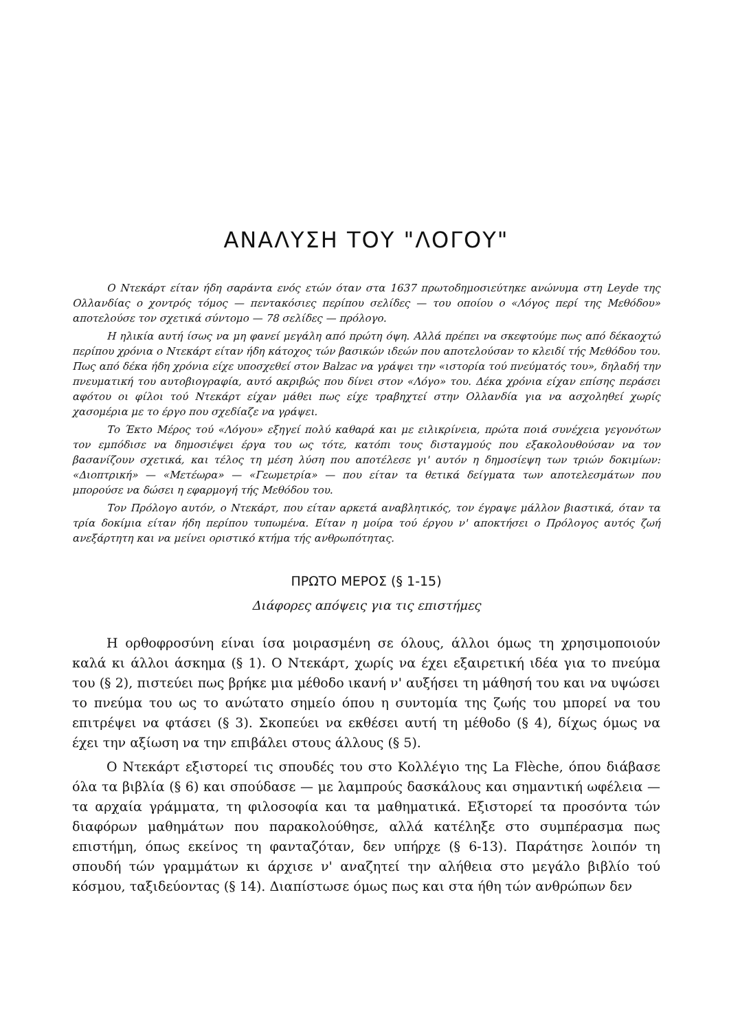ΑΝΑΛΥΣΗ ΤΟΥ "ΛΟΓΟΥ"
Ο Ντεκάρτ είταν ήδη σαράντα ενός ετών όταν στα 1637 πρωτοδημοσιεύτηκε ανώνυμα στη Leyde της Ολλανδίας ο χοντρός τόμος — πεντακόσιες περίπου σελίδες — του οποίου ο «Λόγος περί της Μεθόδου» αποτελούσε τον σχετικά σύντομο — 78 σελίδες — πρόλογο.
Η ηλικία αυτή ίσως να μη φανεί μεγάλη από πρώτη όψη. Αλλά πρέπει να σκεφτούμε πως από δέκαοχτώ περίπου χρόνια ο Ντεκάρτ είταν ήδη κάτοχος τών βασικών ιδεών που αποτελούσαν το κλειδί τής Μεθόδου του. Πως από δέκα ήδη χρόνια είχε υποσχεθεί στον Balzac να γράψει την «ιστορία τού πνεύματός του», δηλαδή την πνευματική του αυτοβιογραφία, αυτό ακριβώς που δίνει στον «Λόγο» του. Δέκα χρόνια είχαν επίσης περάσει αφότου οι φίλοι τού Ντεκάρτ είχαν μάθει πως είχε τραβηχτεί στην Ολλανδία για να ασχοληθεί χωρίς χασομέρια με το έργο που σχεδίαζε να γράψει.
Το Έκτο Μέρος τού «Λόγου» εξηγεί πολύ καθαρά και με ειλικρίνεια, πρώτα ποιά συνέχεια γεγονότων τον εμπόδισε να δημοσιέψει έργα του ως τότε, κατόπι τους δισταγμούς που εξακολουθούσαν να τον βασανίζουν σχετικά, και τέλος τη μέση λύση που αποτέλεσε γι' αυτόν η δημοσίεψη των τριών δοκιμίων: «Διοπτρική» — «Μετέωρα» — «Γεωμετρία» — που είταν τα θετικά δείγματα των αποτελεσμάτων που μπορούσε να δώσει η εφαρμογή τής Μεθόδου του.
Τον Πρόλογο αυτόν, ο Ντεκάρτ, που είταν αρκετά αναβλητικός, τον έγραψε μάλλον βιαστικά, όταν τα τρία δοκίμια είταν ήδη περίπου τυπωμένα. Είταν η μοίρα τού έργου ν' αποκτήσει ο Πρόλογος αυτός ζωή ανεξάρτητη και να μείνει οριστικό κτήμα τής ανθρωπότητας.
ΠΡΩΤΟ ΜΕΡΟΣ (§ 1-15)
Διάφορες απόψεις για τις επιστήμες
Η ορθοφροσύνη είναι ίσα μοιρασμένη σε όλους, άλλοι όμως τη χρησιμοποιούν καλά κι άλλοι άσκημα (§ 1). Ο Ντεκάρτ, χωρίς να έχει εξαιρετική ιδέα για το πνεύμα του (§ 2), πιστεύει πως βρήκε μια μέθοδο ικανή ν' αυξήσει τη μάθησή του και να υψώσει το πνεύμα του ως το ανώτατο σημείο όπου η συντομία της ζωής του μπορεί να του επιτρέψει να φτάσει (§ 3). Σκοπεύει να εκθέσει αυτή τη μέθοδο (§ 4), δίχως όμως να έχει την αξίωση να την επιβάλει στους άλλους (§ 5).
Ο Ντεκάρτ εξιστορεί τις σπουδές του στο Κολλέγιο της La Flèche, όπου διάβασε όλα τα βιβλία (§ 6) και σπούδασε — με λαμπρούς δασκάλους και σημαντική ωφέλεια — τα αρχαία γράμματα, τη φιλοσοφία και τα μαθηματικά. Εξιστορεί τα προσόντα τών διαφόρων μαθημάτων που παρακολούθησε, αλλά κατέληξε στο συμπέρασμα πως επιστήμη, όπως εκείνος τη φανταζόταν, δεν υπήρχε (§ 6-13). Παράτησε λοιπόν τη σπουδή τών γραμμάτων κι άρχισε ν' αναζητεί την αλήθεια στο μεγάλο βιβλίο τού κόσμου, ταξιδεύοντας (§ 14). Διαπίστωσε όμως πως και στα ήθη τών ανθρώπων δεν